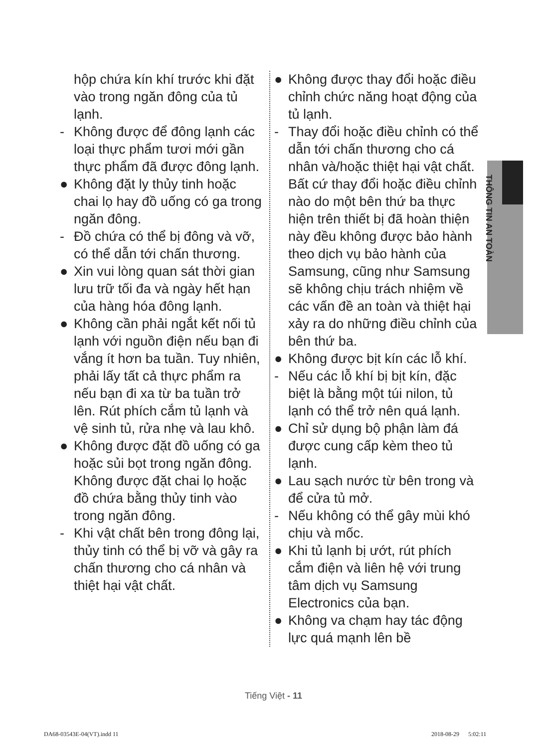THÔNG TIN AN TOÀN
hộp chứa kín khí trước khi đặt vào trong ngăn đông của tủ lạnh.
- Không được để đông lạnh các loại thực phẩm tươi mới gần thực phẩm đã được đông lạnh.
● Không đặt ly thủy tinh hoặc chai lọ hay đồ uống có ga trong ngăn đông.
- Đồ chứa có thể bị đông và vỡ, có thể dẫn tới chấn thương.
● Xin vui lòng quan sát thời gian lưu trữ tối đa và ngày hết hạn của hàng hóa đông lạnh.
● Không cần phải ngắt kết nối tủ lạnh với nguồn điện nếu bạn đi vắng ít hơn ba tuần. Tuy nhiên, phải lấy tất cả thực phẩm ra nếu bạn đi xa từ ba tuần trở lên. Rút phích cắm tủ lạnh và vệ sinh tủ, rửa nhẹ và lau khô.
● Không được đặt đồ uống có ga hoặc sủi bọt trong ngăn đông.
Không được đặt chai lọ hoặc đồ chứa bằng thủy tinh vào trong ngăn đông.
- Khi vật chất bên trong đông lại, thủy tinh có thể bị vỡ và gây ra chấn thương cho cá nhân và thiệt hại vật chất.
● Không được thay đổi hoặc điều chỉnh chức năng hoạt động của tủ lạnh.
- Thay đổi hoặc điều chỉnh có thể dẫn tới chấn thương cho cá nhân và/hoặc thiệt hại vật chất.
Bất cứ thay đổi hoặc điều chỉnh nào do một bên thứ ba thực hiện trên thiết bị đã hoàn thiện này đều không được bảo hành theo dịch vụ bảo hành của Samsung, cũng như Samsung sẽ không chịu trách nhiệm về các vấn đề an toàn và thiệt hại xảy ra do những điều chỉnh của bên thứ ba.
● Không được bịt kín các lỗ khí.
- Nếu các lỗ khí bị bịt kín, đặc biệt là bằng một túi nilon, tủ lạnh có thể trở nên quá lạnh.
● Chỉ sử dụng bộ phận làm đá được cung cấp kèm theo tủ lạnh.
● Lau sạch nước từ bên trong và để cửa tủ mở.
- Nếu không có thể gây mùi khó chịu và mốc.
● Khi tủ lạnh bị ướt, rút phích cắm điện và liên hệ với trung tâm dịch vụ Samsung Electronics của bạn.
● Không va chạm hay tác động lực quá mạnh lên bề
Tiếng Việt - 11
DA68-03543E-04(VT).indd 11 2018-08-29 5:02:11